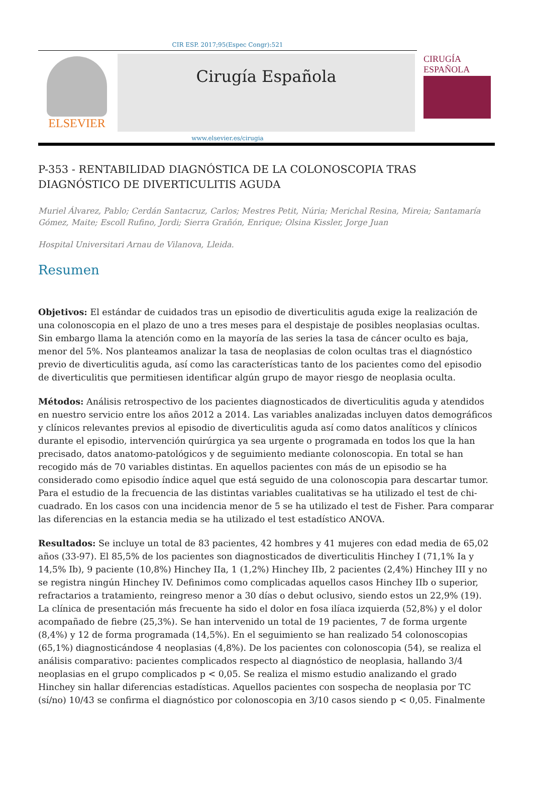CIR ESP. 2017;95(Espec Congr):521
ELSEVIER
Cirugía Española
CIRUGÍA
ESPAÑOLA
www.elsevier.es/cirugia
P-353 - RENTABILIDAD DIAGNÓSTICA DE LA COLONOSCOPIA TRAS DIAGNÓSTICO DE DIVERTICULITIS AGUDA
Muriel Álvarez, Pablo; Cerdán Santacruz, Carlos; Mestres Petit, Núria; Merichal Resina, Mireia; Santamaría Gómez, Maite; Escoll Rufino, Jordi; Sierra Grañón, Enrique; Olsina Kissler, Jorge Juan
Hospital Universitari Arnau de Vilanova, Lleida.
Resumen
Objetivos: El estándar de cuidados tras un episodio de diverticulitis aguda exige la realización de una colonoscopia en el plazo de uno a tres meses para el despistaje de posibles neoplasias ocultas. Sin embargo llama la atención como en la mayoría de las series la tasa de cáncer oculto es baja, menor del 5%. Nos planteamos analizar la tasa de neoplasias de colon ocultas tras el diagnóstico previo de diverticulitis aguda, así como las características tanto de los pacientes como del episodio de diverticulitis que permitiesen identificar algún grupo de mayor riesgo de neoplasia oculta.
Métodos: Análisis retrospectivo de los pacientes diagnosticados de diverticulitis aguda y atendidos en nuestro servicio entre los años 2012 a 2014. Las variables analizadas incluyen datos demográficos y clínicos relevantes previos al episodio de diverticulitis aguda así como datos analíticos y clínicos durante el episodio, intervención quirúrgica ya sea urgente o programada en todos los que la han precisado, datos anatomo-patológicos y de seguimiento mediante colonoscopia. En total se han recogido más de 70 variables distintas. En aquellos pacientes con más de un episodio se ha considerado como episodio índice aquel que está seguido de una colonoscopia para descartar tumor. Para el estudio de la frecuencia de las distintas variables cualitativas se ha utilizado el test de chi-cuadrado. En los casos con una incidencia menor de 5 se ha utilizado el test de Fisher. Para comparar las diferencias en la estancia media se ha utilizado el test estadístico ANOVA.
Resultados: Se incluye un total de 83 pacientes, 42 hombres y 41 mujeres con edad media de 65,02 años (33-97). El 85,5% de los pacientes son diagnosticados de diverticulitis Hinchey I (71,1% Ia y 14,5% Ib), 9 paciente (10,8%) Hinchey IIa, 1 (1,2%) Hinchey IIb, 2 pacientes (2,4%) Hinchey III y no se registra ningún Hinchey IV. Definimos como complicadas aquellos casos Hinchey IIb o superior, refractarios a tratamiento, reingreso menor a 30 días o debut oclusivo, siendo estos un 22,9% (19). La clínica de presentación más frecuente ha sido el dolor en fosa ilíaca izquierda (52,8%) y el dolor acompañado de fiebre (25,3%). Se han intervenido un total de 19 pacientes, 7 de forma urgente (8,4%) y 12 de forma programada (14,5%). En el seguimiento se han realizado 54 colonoscopias (65,1%) diagnosticándose 4 neoplasias (4,8%). De los pacientes con colonoscopia (54), se realiza el análisis comparativo: pacientes complicados respecto al diagnóstico de neoplasia, hallando 3/4 neoplasias en el grupo complicados p < 0,05. Se realiza el mismo estudio analizando el grado Hinchey sin hallar diferencias estadísticas. Aquellos pacientes con sospecha de neoplasia por TC (sí/no) 10/43 se confirma el diagnóstico por colonoscopia en 3/10 casos siendo p < 0,05. Finalmente